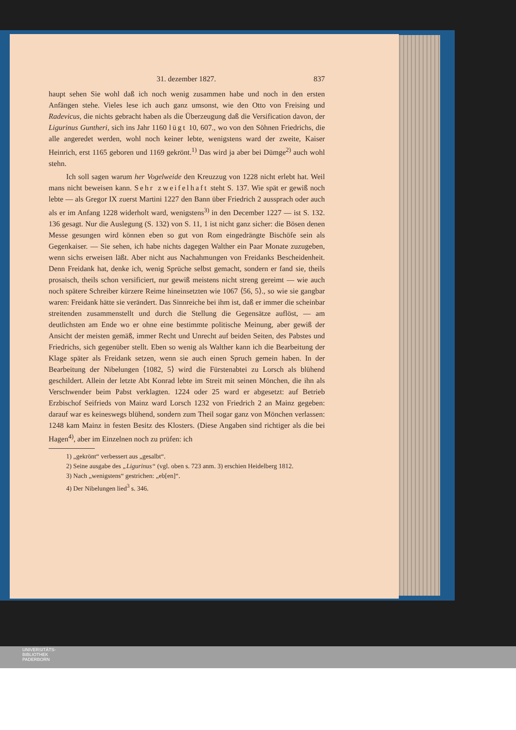31. dezember 1827. 837
haupt sehen Sie wohl daß ich noch wenig zusammen habe und noch in den ersten Anfängen stehe. Vieles lese ich auch ganz umsonst, wie den Otto von Freising und Radevicus, die nichts gebracht haben als die Überzeugung daß die Versification davon, der Ligurinus Guntheri, sich ins Jahr 1160 lügt 10, 607., wo von den Söhnen Friedrichs, die alle angeredet werden, wohl noch keiner lebte, wenigstens ward der zweite, Kaiser Heinrich, erst 1165 geboren und 1169 gekrönt.<sup>1)</sup> Das wird ja aber bei Dümge<sup>2)</sup> auch wohl stehn.
Ich soll sagen warum her Vogelweide den Kreuzzug von 1228 nicht erlebt hat. Weil mans nicht beweisen kann. Sehr zweifelhaft steht S. 137. Wie spät er gewiß noch lebte — als Gregor IX zuerst Martini 1227 den Bann über Friedrich 2 aussprach oder auch als er im Anfang 1228 widerholt ward, wenigstens<sup>3)</sup> in den December 1227 — ist S. 132. 136 gesagt. Nur die Auslegung (S. 132) von S. 11, 1 ist nicht ganz sicher: die Bösen denen Messe gesungen wird können eben so gut von Rom eingedrängte Bischöfe sein als Gegenkaiser. — Sie sehen, ich habe nichts dagegen Walther ein Paar Monate zuzugeben, wenn sichs erweisen läßt. Aber nicht aus Nachahmungen von Freidanks Bescheidenheit. Denn Freidank hat, denke ich, wenig Sprüche selbst gemacht, sondern er fand sie, theils prosaisch, theils schon versificiert, nur gewiß meistens nicht streng gereimt — wie auch noch spätere Schreiber kürzere Reime hineinsetzten wie 1067 ⟨56, 5⟩., so wie sie gangbar waren: Freidank hätte sie verändert. Das Sinnreiche bei ihm ist, daß er immer die scheinbar streitenden zusammenstellt und durch die Stellung die Gegensätze auflöst, — am deutlichsten am Ende wo er ohne eine bestimmte politische Meinung, aber gewiß der Ansicht der meisten gemäß, immer Recht und Unrecht auf beiden Seiten, des Pabstes und Friedrichs, sich gegenüber stellt. Eben so wenig als Walther kann ich die Bearbeitung der Klage später als Freidank setzen, wenn sie auch einen Spruch gemein haben. In der Bearbeitung der Nibelungen ⟨1082, 5⟩ wird die Fürstenabtei zu Lorsch als blühend geschildert. Allein der letzte Abt Konrad lebte im Streit mit seinen Mönchen, die ihn als Verschwender beim Pabst verklagten. 1224 oder 25 ward er abgesetzt: auf Betrieb Erzbischof Seifrieds von Mainz ward Lorsch 1232 von Friedrich 2 an Mainz gegeben: darauf war es keineswegs blühend, sondern zum Theil sogar ganz von Mönchen verlassen: 1248 kam Mainz in festen Besitz des Klosters. (Diese Angaben sind richtiger als die bei Hagen<sup>4)</sup>, aber im Einzelnen noch zu prüfen: ich
1) „gekrönt“ verbessert aus „gesalbt“.
2) Seine ausgabe des „Ligurinus“ (vgl. oben s. 723 anm. 3) erschien Heidelberg 1812.
3) Nach „wenigstens“ gestrichen: „eb[en]“.
4) Der Nibelungen lied<sup>3</sup> s. 346.
UNIVERSITÄTS-
BIBLIOTHEK
PADERBORN